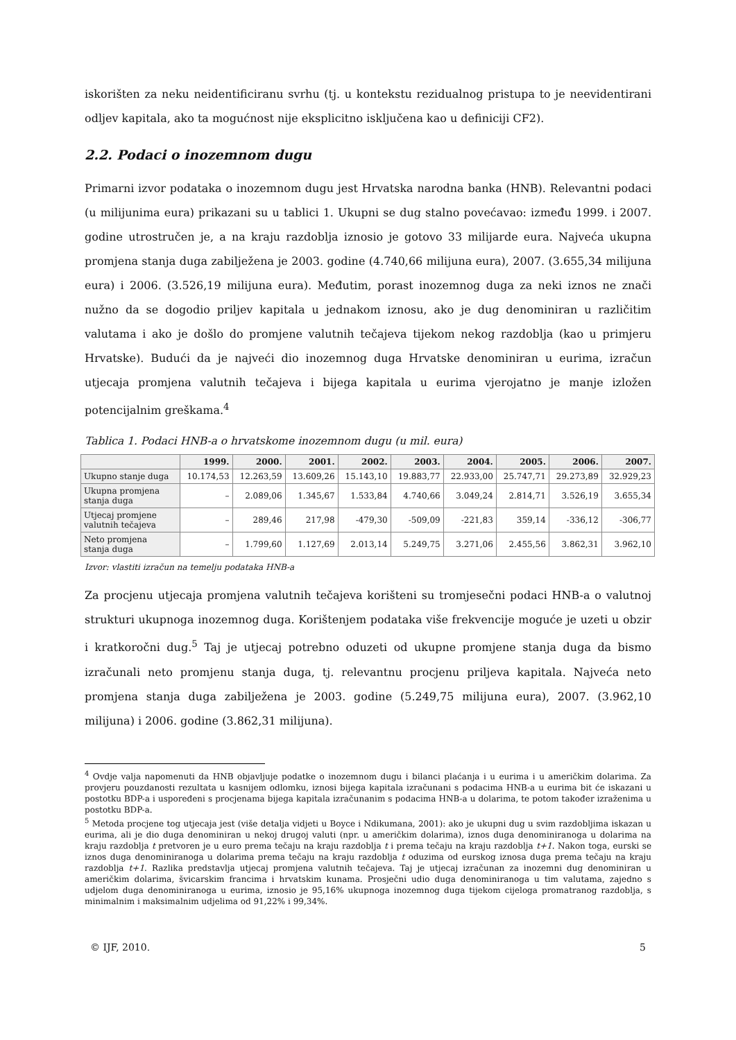iskorišten za neku neidentificiranu svrhu (tj. u kontekstu rezidualnog pristupa to je neevidentirani odljev kapitala, ako ta mogućnost nije eksplicitno isključena kao u definiciji CF2).
2.2. Podaci o inozemnom dugu
Primarni izvor podataka o inozemnom dugu jest Hrvatska narodna banka (HNB). Relevantni podaci (u milijunima eura) prikazani su u tablici 1. Ukupni se dug stalno povećavao: između 1999. i 2007. godine utrostručen je, a na kraju razdoblja iznosio je gotovo 33 milijarde eura. Najveća ukupna promjena stanja duga zabilježena je 2003. godine (4.740,66 milijuna eura), 2007. (3.655,34 milijuna eura) i 2006. (3.526,19 milijuna eura). Međutim, porast inozemnog duga za neki iznos ne znači nužno da se dogodio priljev kapitala u jednakom iznosu, ako je dug denominiran u različitim valutama i ako je došlo do promjene valutnih tečajeva tijekom nekog razdoblja (kao u primjeru Hrvatske). Budući da je najveći dio inozemnog duga Hrvatske denominiran u eurima, izračun utjecaja promjena valutnih tečajeva i bijega kapitala u eurima vjerojatno je manje izložen potencijalnim greškama.<sup>4</sup>
Tablica 1. Podaci HNB-a o hrvatskome inozemnom dugu (u mil. eura)
| | 1999. | 2000. | 2001. | 2002. | 2003. | 2004. | 2005. | 2006. | 2007. |
| --- | --- | --- | --- | --- | --- | --- | --- | --- | --- |
| Ukupno stanje duga | 10.174,53 | 12.263,59 | 13.609,26 | 15.143,10 | 19.883,77 | 22.933,00 | 25.747,71 | 29.273,89 | 32.929,23 |
| Ukupna promjena stanja duga | – | 2.089,06 | 1.345,67 | 1.533,84 | 4.740,66 | 3.049,24 | 2.814,71 | 3.526,19 | 3.655,34 |
| Utjecaj promjene valutnih tečajeva | – | 289,46 | 217,98 | -479,30 | -509,09 | -221,83 | 359,14 | -336,12 | -306,77 |
| Neto promjena stanja duga | – | 1.799,60 | 1.127,69 | 2.013,14 | 5.249,75 | 3.271,06 | 2.455,56 | 3.862,31 | 3.962,10 |
Izvor: vlastiti izračun na temelju podataka HNB-a
Za procjenu utjecaja promjena valutnih tečajeva korišteni su tromjesečni podaci HNB-a o valutnoj strukturi ukupnoga inozemnog duga. Korištenjem podataka više frekvencije moguće je uzeti u obzir i kratkoročni dug.<sup>5</sup> Taj je utjecaj potrebno oduzeti od ukupne promjene stanja duga da bismo izračunali neto promjenu stanja duga, tj. relevantnu procjenu priljeva kapitala. Najveća neto promjena stanja duga zabilježena je 2003. godine (5.249,75 milijuna eura), 2007. (3.962,10 milijuna) i 2006. godine (3.862,31 milijuna).
<sup>4</sup> Ovdje valja napomenuti da HNB objavljuje podatke o inozemnom dugu i bilanci plaćanja i u eurima i u američkim dolarima. Za provjeru pouzdanosti rezultata u kasnijem odlomku, iznosi bijega kapitala izračunani s podacima HNB-a u eurima bit će iskazani u postotku BDP-a i uspoređeni s procjenama bijega kapitala izračunanim s podacima HNB-a u dolarima, te potom također izraženima u postotku BDP-a.
<sup>5</sup> Metoda procjene tog utjecaja jest (više detalja vidjeti u Boyce i Ndikumana, 2001): ako je ukupni dug u svim razdobljima iskazan u eurima, ali je dio duga denominiran u nekoj drugoj valuti (npr. u američkim dolarima), iznos duga denominiranoga u dolarima na kraju razdoblja t pretvoren je u euro prema tečaju na kraju razdoblja t i prema tečaju na kraju razdoblja t+1. Nakon toga, eurski se iznos duga denominiranoga u dolarima prema tečaju na kraju razdoblja t oduzima od eurskog iznosa duga prema tečaju na kraju razdoblja t+1. Razlika predstavlja utjecaj promjena valutnih tečajeva. Taj je utjecaj izračunan za inozemni dug denominiran u američkim dolarima, švicarskim francima i hrvatskim kunama. Prosječni udio duga denominiranoga u tim valutama, zajedno s udjelom duga denominiranoga u eurima, iznosio je 95,16% ukupnoga inozemnog duga tijekom cijeloga promatranog razdoblja, s minimalnim i maksimalnim udjelima od 91,22% i 99,34%.
© IJF, 2010. 5